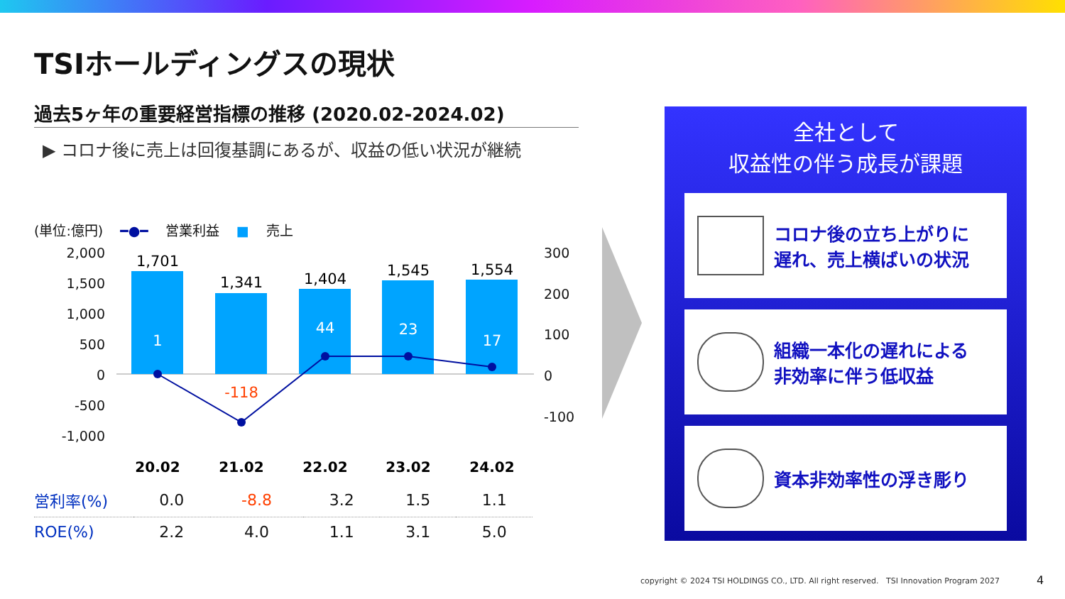TSIホールディングスの現状
過去5ヶ年の重要経営指標の推移 (2020.02-2024.02)
▶ コロナ後に売上は回復基調にあるが、収益の低い状況が継続
(単位:億円) ━●━ 営業利益 ■ 売上
2,000
1,500
1,000
500
0
-500
-1,000
300
200
100
0
-100
1,701
1,341
1,404
1,545
1,554
1
44
23
17
-118
20.02
21.02
22.02
23.02
24.02
| 営利率(%) | 0.0 | -8.8 | 3.2 | 1.5 | 1.1 |
| ROE(%) | 2.2 | 4.0 | 1.1 | 3.1 | 5.0 |
全社として
収益性の伴う成長が課題
コロナ後の立ち上がりに
遅れ、売上横ばいの状況
組織一本化の遅れによる
非効率に伴う低収益
資本非効率性の浮き彫り
copyright © 2024 TSI HOLDINGS CO., LTD. All right reserved. TSI Innovation Program 2027
4